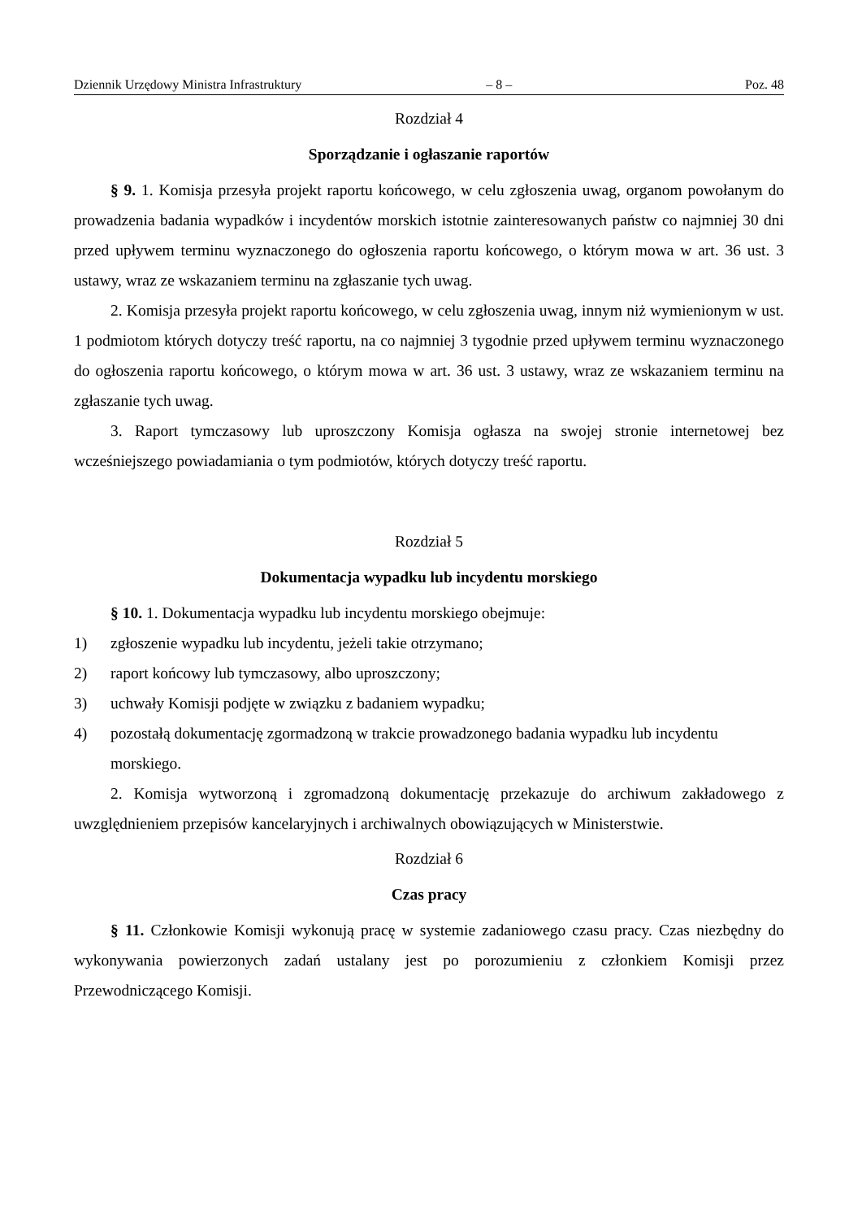Dziennik Urzędowy Ministra Infrastruktury – 8 – Poz. 48
Rozdział 4
Sporządzanie i ogłaszanie raportów
§ 9. 1. Komisja przesyła projekt raportu końcowego, w celu zgłoszenia uwag, organom powołanym do prowadzenia badania wypadków i incydentów morskich istotnie zainteresowanych państw co najmniej 30 dni przed upływem terminu wyznaczonego do ogłoszenia raportu końcowego, o którym mowa w art. 36 ust. 3 ustawy, wraz ze wskazaniem terminu na zgłaszanie tych uwag.
2. Komisja przesyła projekt raportu końcowego, w celu zgłoszenia uwag, innym niż wymienionym w ust. 1 podmiotom których dotyczy treść raportu, na co najmniej 3 tygodnie przed upływem terminu wyznaczonego do ogłoszenia raportu końcowego, o którym mowa w art. 36 ust. 3 ustawy, wraz ze wskazaniem terminu na zgłaszanie tych uwag.
3. Raport tymczasowy lub uproszczony Komisja ogłasza na swojej stronie internetowej bez wcześniejszego powiadamiania o tym podmiotów, których dotyczy treść raportu.
Rozdział 5
Dokumentacja wypadku lub incydentu morskiego
§ 10. 1. Dokumentacja wypadku lub incydentu morskiego obejmuje:
1) zgłoszenie wypadku lub incydentu, jeżeli takie otrzymano;
2) raport końcowy lub tymczasowy, albo uproszczony;
3) uchwały Komisji podjęte w związku z badaniem wypadku;
4) pozostałą dokumentację zgormadzoną w trakcie prowadzonego badania wypadku lub incydentu morskiego.
2. Komisja wytworzoną i zgromadzoną dokumentację przekazuje do archiwum zakładowego z uwzględnieniem przepisów kancelaryjnych i archiwalnych obowiązujących w Ministerstwie.
Rozdział 6
Czas pracy
§ 11. Członkowie Komisji wykonują pracę w systemie zadaniowego czasu pracy. Czas niezbędny do wykonywania powierzonych zadań ustalany jest po porozumieniu z członkiem Komisji przez Przewodniczącego Komisji.